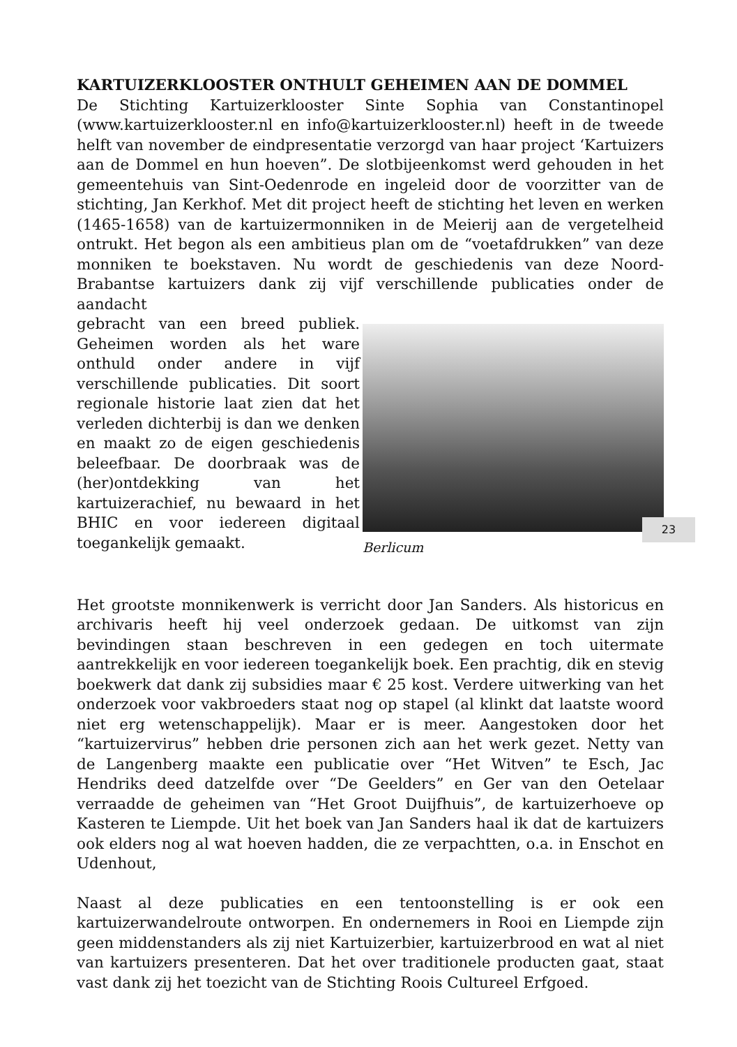KARTUIZERKLOOSTER ONTHULT GEHEIMEN AAN DE DOMMEL
De Stichting Kartuizerklooster Sinte Sophia van Constantinopel (www.kartuizerklooster.nl en info@kartuizerklooster.nl) heeft in de tweede helft van november de eindpresentatie verzorgd van haar project ‘Kartuizers aan de Dommel en hun hoeven”. De slotbijeenkomst werd gehouden in het gemeentehuis van Sint-Oedenrode en ingeleid door de voorzitter van de stichting, Jan Kerkhof. Met dit project heeft de stichting het leven en werken (1465-1658) van de kartuizermonniken in de Meierij aan de vergetelheid ontrukt. Het begon als een ambitieus plan om de “voetafdrukken” van deze monniken te boekstaven. Nu wordt de geschiedenis van deze Noord-Brabantse kartuizers dank zij vijf verschillende publicaties onder de aandacht
gebracht van een breed publiek. Geheimen worden als het ware onthuld onder andere in vijf verschillende publicaties. Dit soort regionale historie laat zien dat het verleden dichterbij is dan we denken en maakt zo de eigen geschiedenis beleefbaar. De doorbraak was de (her)ontdekking van het kartuizerachief, nu bewaard in het BHIC en voor iedereen digitaal toegankelijk gemaakt.
Berlicum
Het grootste monnikenwerk is verricht door Jan Sanders. Als historicus en archivaris heeft hij veel onderzoek gedaan. De uitkomst van zijn bevindingen staan beschreven in een gedegen en toch uitermate aantrekkelijk en voor iedereen toegankelijk boek. Een prachtig, dik en stevig boekwerk dat dank zij subsidies maar € 25 kost. Verdere uitwerking van het onderzoek voor vakbroeders staat nog op stapel (al klinkt dat laatste woord niet erg wetenschappelijk). Maar er is meer. Aangestoken door het “kartuizervirus” hebben drie personen zich aan het werk gezet. Netty van de Langenberg maakte een publicatie over “Het Witven” te Esch, Jac Hendriks deed datzelfde over “De Geelders” en Ger van den Oetelaar verraadde de geheimen van “Het Groot Duijfhuis”, de kartuizerhoeve op Kasteren te Liempde. Uit het boek van Jan Sanders haal ik dat de kartuizers ook elders nog al wat hoeven hadden, die ze verpachtten, o.a. in Enschot en Udenhout,
Naast al deze publicaties en een tentoonstelling is er ook een kartuizerwandelroute ontworpen. En ondernemers in Rooi en Liempde zijn geen middenstanders als zij niet Kartuizerbier, kartuizerbrood en wat al niet van kartuizers presenteren. Dat het over traditionele producten gaat, staat vast dank zij het toezicht van de Stichting Roois Cultureel Erfgoed.
23